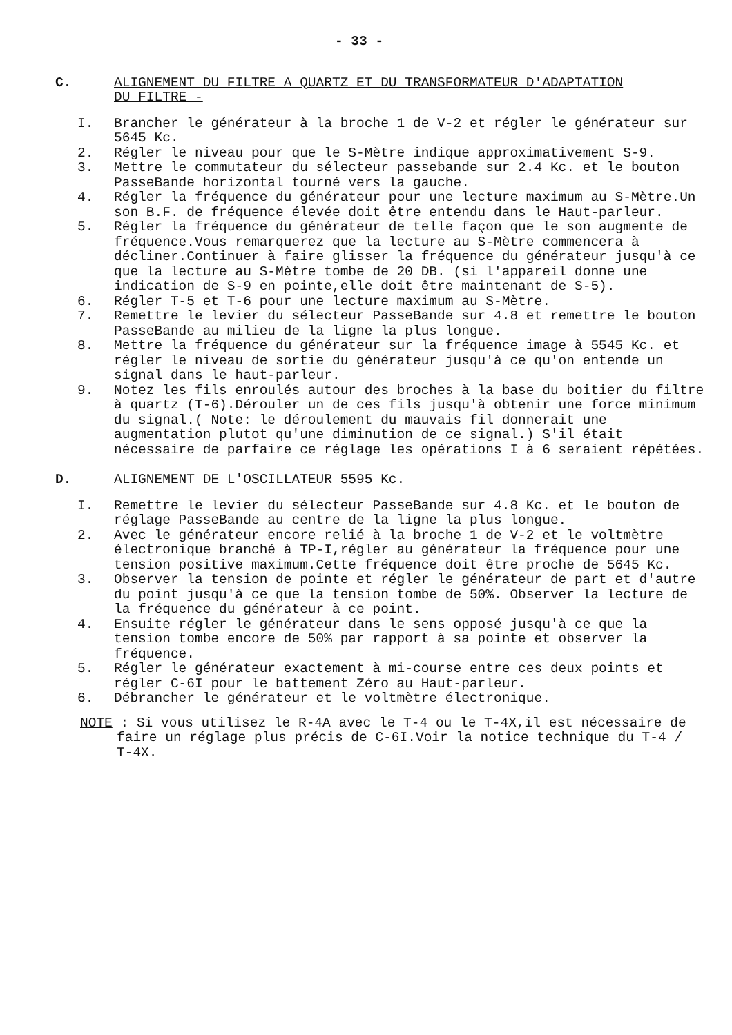- 33 -
C. ALIGNEMENT DU FILTRE A QUARTZ ET DU TRANSFORMATEUR D'ADAPTATION
DU FILTRE -
I. Brancher le générateur à la broche 1 de V-2 et régler le générateur sur 5645 Kc.
2. Régler le niveau pour que le S-Mètre indique approximativement S-9.
3. Mettre le commutateur du sélecteur passebande sur 2.4 Kc. et le bouton PasseBande horizontal tourné vers la gauche.
4. Régler la fréquence du générateur pour une lecture maximum au S-Mètre.Un son B.F. de fréquence élevée doit être entendu dans le Haut-parleur.
5. Régler la fréquence du générateur de telle façon que le son augmente de fréquence.Vous remarquerez que la lecture au S-Mètre commencera à décliner.Continuer à faire glisser la fréquence du générateur jusqu'à ce que la lecture au S-Mètre tombe de 20 DB. (si l'appareil donne une indication de S-9 en pointe,elle doit être maintenant de S-5).
6. Régler T-5 et T-6 pour une lecture maximum au S-Mètre.
7. Remettre le levier du sélecteur PasseBande sur 4.8 et remettre le bouton PasseBande au milieu de la ligne la plus longue.
8. Mettre la fréquence du générateur sur la fréquence image à 5545 Kc. et régler le niveau de sortie du générateur jusqu'à ce qu'on entende un signal dans le haut-parleur.
9. Notez les fils enroulés autour des broches à la base du boitier du filtre à quartz (T-6).Dérouler un de ces fils jusqu'à obtenir une force minimum du signal.( Note: le déroulement du mauvais fil donnerait une augmentation plutot qu'une diminution de ce signal.) S'il était nécessaire de parfaire ce réglage les opérations I à 6 seraient répétées.
D. ALIGNEMENT DE L'OSCILLATEUR 5595 Kc.
I. Remettre le levier du sélecteur PasseBande sur 4.8 Kc. et le bouton de réglage PasseBande au centre de la ligne la plus longue.
2. Avec le générateur encore relié à la broche 1 de V-2 et le voltmètre électronique branché à TP-I,régler au générateur la fréquence pour une tension positive maximum.Cette fréquence doit être proche de 5645 Kc.
3. Observer la tension de pointe et régler le générateur de part et d'autre du point jusqu'à ce que la tension tombe de 50%. Observer la lecture de la fréquence du générateur à ce point.
4. Ensuite régler le générateur dans le sens opposé jusqu'à ce que la tension tombe encore de 50% par rapport à sa pointe et observer la fréquence.
5. Régler le générateur exactement à mi-course entre ces deux points et régler C-6I pour le battement Zéro au Haut-parleur.
6. Débrancher le générateur et le voltmètre électronique.
NOTE : Si vous utilisez le R-4A avec le T-4 ou le T-4X,il est nécessaire de faire un réglage plus précis de C-6I.Voir la notice technique du T-4 / T-4X.